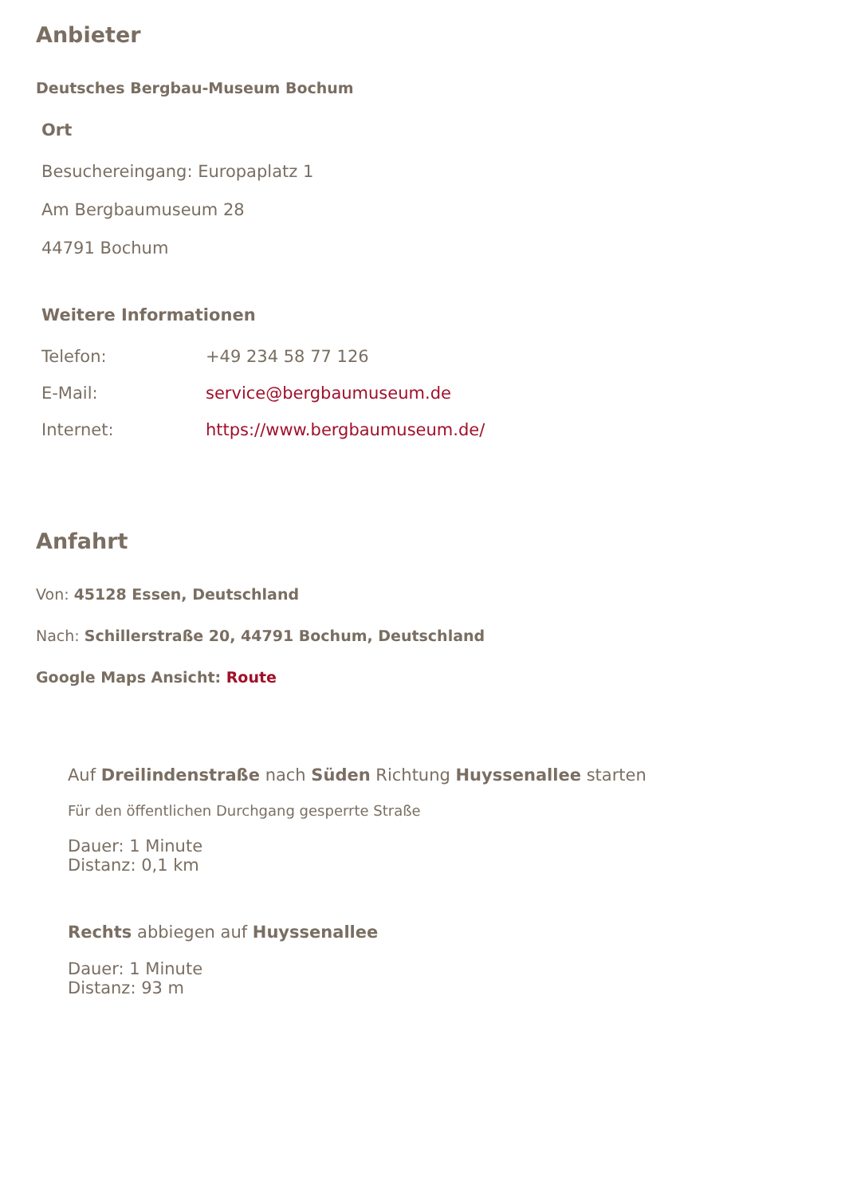Anbieter
Deutsches Bergbau-Museum Bochum
Ort
Besuchereingang: Europaplatz 1
Am Bergbaumuseum 28
44791 Bochum
Weitere Informationen
| Telefon: | +49 234 58 77 126 |
| E-Mail: | service@bergbaumuseum.de |
| Internet: | https://www.bergbaumuseum.de/ |
Anfahrt
Von: 45128 Essen, Deutschland
Nach: Schillerstraße 20, 44791 Bochum, Deutschland
Google Maps Ansicht: Route
Auf Dreilindenstraße nach Süden Richtung Huyssenallee starten
Für den öffentlichen Durchgang gesperrte Straße
Dauer: 1 Minute
Distanz: 0,1 km
Rechts abbiegen auf Huyssenallee
Dauer: 1 Minute
Distanz: 93 m